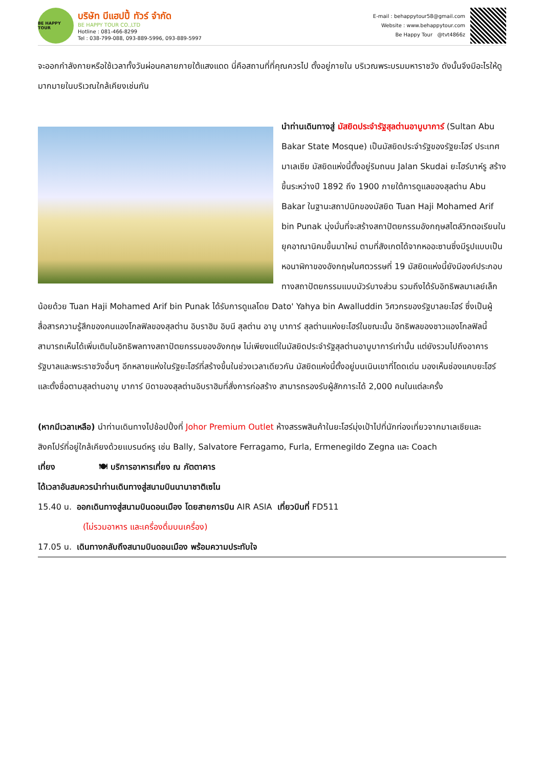BE HAPPY TOUR
บริษัท บีแฮปปี้ ทัวร์ จำกัด
BE HAPPY TOUR CO.,LTD
Hotline : 081-466-8299
Tel : 038-799-088, 093-889-5996, 093-889-5997
E-mail : behappytour58@gmail.com
Website : www.behappytour.com
Be Happy Tour @tvt4866z
จะออกกำลังกายหรือใช้เวลาทั้งวันผ่อนคลายภายใต้แสงแดด นี่คือสถานที่ที่คุณควรไป ตั้งอยู่ภายใน บริเวณพระบรมมหาราชวัง ดังนั้นจึงมีอะไรให้ดูมากมายในบริเวณใกล้เคียงเช่นกัน
นำท่านเดินทางสู่ มัสยิดประจำรัฐสุลต่านอาบูบาการ์ (Sultan Abu Bakar State Mosque) เป็นมัสยิดประจำรัฐของรัฐยะโฮร์ ประเทศมาเลเซีย มัสยิดแห่งนี้ตั้งอยู่ริมถนน Jalan Skudai ยะโฮร์บาห์รู สร้างขึ้นระหว่างปี 1892 ถึง 1900 ภายใต้การดูแลของสุลต่าน Abu Bakar ในฐานะสถาปนิกของมัสยิด Tuan Haji Mohamed Arif bin Punak มุ่งมั่นที่จะสร้างสถาปัตยกรรมอังกฤษสไตล์วิกตอเรียนในยุคอาณานิคมขึ้นมาใหม่ ตามที่สังเกตได้จากหออะซานซึ่งมีรูปแบบเป็นหอนาฬิกาของอังกฤษในศตวรรษที่ 19 มัสยิดแห่งนี้ยังมีองค์ประกอบทางสถาปัตยกรรมแบบมัวร์บางส่วน รวมถึงได้รับอิทธิพลมาเลย์เล็กน้อยด้วย Tuan Haji Mohamed Arif bin Punak ได้รับการดูแลโดย Dato' Yahya bin Awalluddin วิศวกรของรัฐบาลยะโฮร์ ซึ่งเป็นผู้สื่อสารความรู้สึกของคนแองโกลฟิลของสุลต่าน อิบราฮิม อิบนี สุลต่าน อาบู บาการ์ สุลต่านแห่งยะโฮร์ในขณะนั้น อิทธิพลของชาวแองโกลฟิลนี้สามารถเห็นได้เพิ่มเติมในอิทธิพลทางสถาปัตยกรรมของอังกฤษ ไม่เพียงแต่ในมัสยิดประจำรัฐสุลต่านอาบูบาการ์เท่านั้น แต่ยังรวมไปถึงอาคารรัฐบาลและพระราชวังอื่นๆ อีกหลายแห่งในรัฐยะโฮร์ที่สร้างขึ้นในช่วงเวลาเดียวกัน มัสยิดแห่งนี้ตั้งอยู่บนเนินเขาที่โดดเด่น มองเห็นช่องแคบยะโฮร์ และตั้งชื่อตามสุลต่านอาบู บาการ์ บิดาของสุลต่านอิบราฮิมที่สั่งการก่อสร้าง สามารถรองรับผู้สักการะได้ 2,000 คนในแต่ละครั้ง
(หากมีเวลาเหลือ) นำท่านเดินทางไปช้อปปิ้งที่ Johor Premium Outlet ห้างสรรพสินค้าในยะโฮร์มุ่งเป้าไปที่นักท่องเที่ยวจากมาเลเซียและสิงคโปร์ที่อยู่ใกล้เคียงด้วยแบรนด์หรู เช่น Bally, Salvatore Ferragamo, Furla, Ermenegildo Zegna และ Coach
เที่ยง 🍽 บริการอาหารเที่ยง ณ ภัตตาคาร
ได้เวลาอันสมควรนำท่านเดินทางสู่สนามบินนานาชาติเซไน
15.40 น. ออกเดินทางสู่สนามบินดอนเมือง โดยสายการบิน AIR ASIA เที่ยวบินที่ FD511
(ไม่รวมอาหาร และเครื่องดื่มบนเครื่อง)
17.05 น. เดินทางกลับถึงสนามบินดอนเมือง พร้อมความประทับใจ